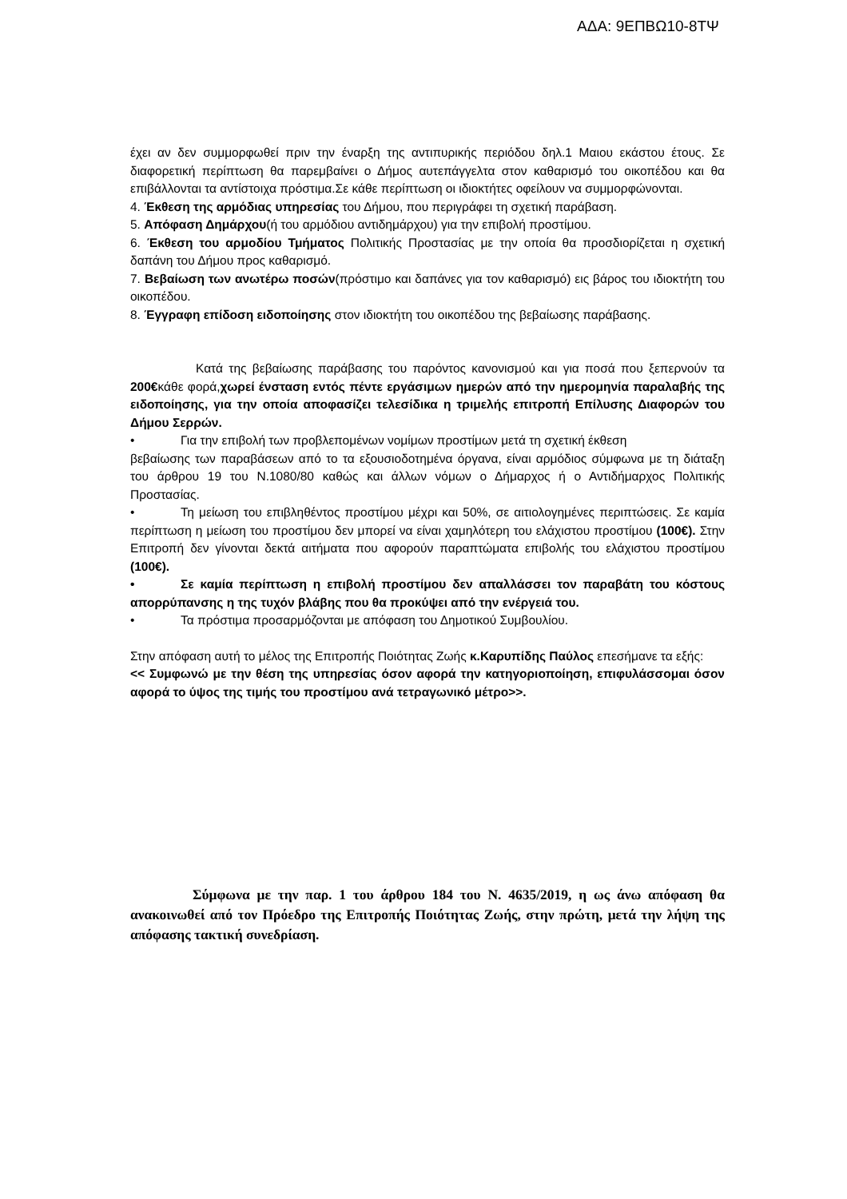ΑΔΑ: 9ΕΠΒΩ10-8ΤΨ
έχει αν δεν συμμορφωθεί πριν την έναρξη της αντιπυρικής περιόδου δηλ.1 Μαιου εκάστου έτους. Σε διαφορετική περίπτωση θα παρεμβαίνει ο Δήμος αυτεπάγγελτα στον καθαρισμό του οικοπέδου και θα επιβάλλονται τα αντίστοιχα πρόστιμα.Σε κάθε περίπτωση οι ιδιοκτήτες οφείλουν να συμμορφώνονται.
4. Έκθεση της αρμόδιας υπηρεσίας του Δήμου, που περιγράφει τη σχετική παράβαση.
5. Απόφαση Δημάρχου(ή του αρμόδιου αντιδημάρχου) για την επιβολή προστίμου.
6. Έκθεση του αρμοδίου Τμήματος Πολιτικής Προστασίας με την οποία θα προσδιορίζεται η σχετική δαπάνη του Δήμου προς καθαρισμό.
7. Βεβαίωση των ανωτέρω ποσών(πρόστιμο και δαπάνες για τον καθαρισμό) εις βάρος του ιδιοκτήτη του οικοπέδου.
8. Έγγραφη επίδοση ειδοποίησης στον ιδιοκτήτη του οικοπέδου της βεβαίωσης παράβασης.
Κατά της βεβαίωσης παράβασης του παρόντος κανονισμού και για ποσά που ξεπερνούν τα 200€κάθε φορά,χωρεί ένσταση εντός πέντε εργάσιμων ημερών από την ημερομηνία παραλαβής της ειδοποίησης, για την οποία αποφασίζει τελεσίδικα η τριμελής επιτροπή Επίλυσης Διαφορών του Δήμου Σερρών.
• Για την επιβολή των προβλεπομένων νομίμων προστίμων μετά τη σχετική έκθεση
βεβαίωσης των παραβάσεων από το τα εξουσιοδοτημένα όργανα, είναι αρμόδιος σύμφωνα με τη διάταξη του άρθρου 19 του Ν.1080/80 καθώς και άλλων νόμων ο Δήμαρχος ή ο Αντιδήμαρχος Πολιτικής Προστασίας.
• Τη μείωση του επιβληθέντος προστίμου μέχρι και 50%, σε αιτιολογημένες περιπτώσεις. Σε καμία περίπτωση η μείωση του προστίμου δεν μπορεί να είναι χαμηλότερη του ελάχιστου προστίμου (100€). Στην Επιτροπή δεν γίνονται δεκτά αιτήματα που αφορούν παραπτώματα επιβολής του ελάχιστου προστίμου (100€).
• Σε καμία περίπτωση η επιβολή προστίμου δεν απαλλάσσει τον παραβάτη του κόστους απορρύπανσης η της τυχόν βλάβης που θα προκύψει από την ενέργειά του.
• Τα πρόστιμα προσαρμόζονται με απόφαση του Δημοτικού Συμβουλίου.
Στην απόφαση αυτή το μέλος της Επιτροπής Ποιότητας Ζωής κ.Καρυπίδης Παύλος επεσήμανε τα εξής:
<< Συμφωνώ με την θέση της υπηρεσίας όσον αφορά την κατηγοριοποίηση, επιφυλάσσομαι όσον αφορά το ύψος της τιμής του προστίμου ανά τετραγωνικό μέτρο>>.
Σύμφωνα με την παρ. 1 του άρθρου 184 του Ν. 4635/2019, η ως άνω απόφαση θα ανακοινωθεί από τον Πρόεδρο της Επιτροπής Ποιότητας Ζωής, στην πρώτη, μετά την λήψη της απόφασης τακτική συνεδρίαση.